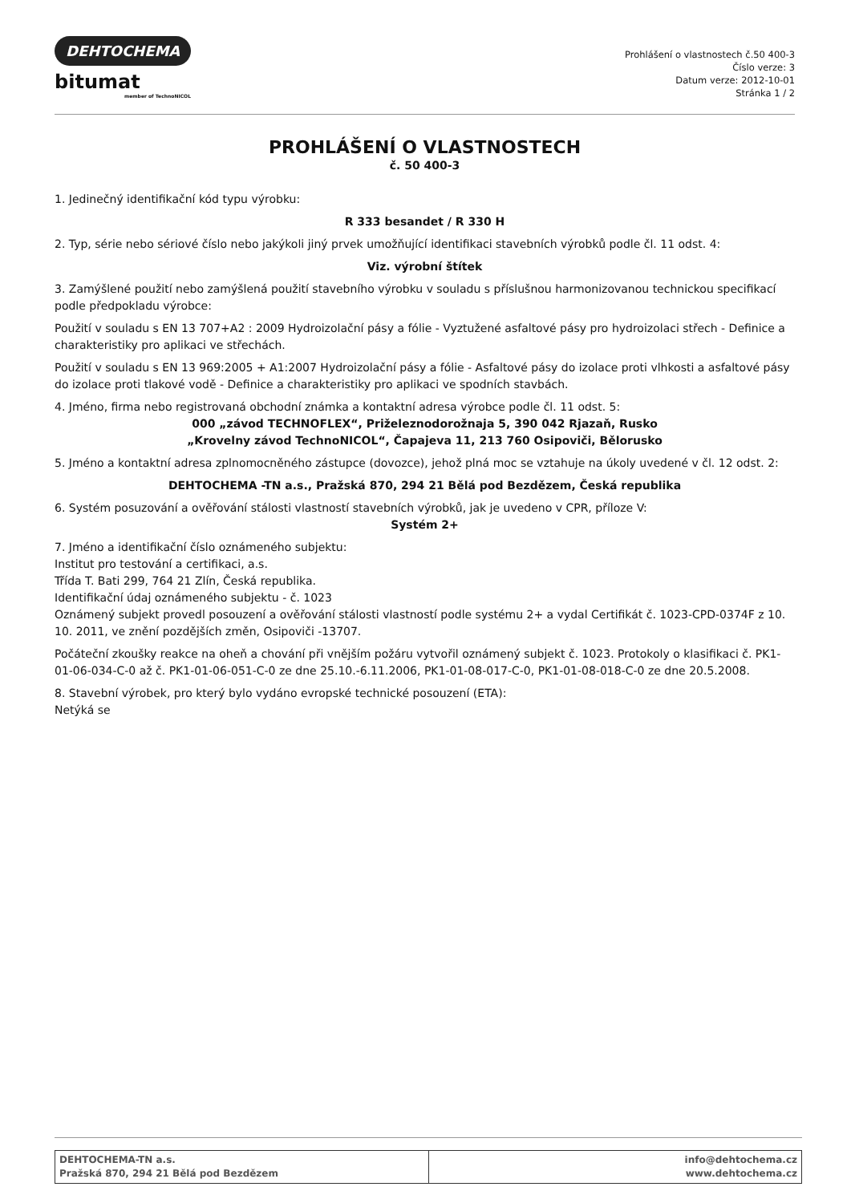DEHTOCHEMA
bitumat
member of TechnoNICOL
Prohlášení o vlastnostech č.50 400-3
Číslo verze: 3
Datum verze: 2012-10-01
Stránka 1 / 2
PROHLÁŠENÍ O VLASTNOSTECH
č. 50 400-3
1. Jedinečný identifikační kód typu výrobku:
R 333 besandet / R 330 H
2. Typ, série nebo sériové číslo nebo jakýkoli jiný prvek umožňující identifikaci stavebních výrobků podle čl. 11 odst. 4:
Viz. výrobní štítek
3. Zamýšlené použití nebo zamýšlená použití stavebního výrobku v souladu s příslušnou harmonizovanou technickou specifikací podle předpokladu výrobce:
Použití v souladu s EN 13 707+A2 : 2009 Hydroizolační pásy a fólie - Vyztužené asfaltové pásy pro hydroizolaci střech - Definice a charakteristiky pro aplikaci ve střechách.
Použití v souladu s EN 13 969:2005 + A1:2007 Hydroizolační pásy a fólie - Asfaltové pásy do izolace proti vlhkosti a asfaltové pásy do izolace proti tlakové vodě - Definice a charakteristiky pro aplikaci ve spodních stavbách.
4. Jméno, firma nebo registrovaná obchodní známka a kontaktní adresa výrobce podle čl. 11 odst. 5:
000 „závod TECHNOFLEX“, Priželeznodorožnaja 5, 390 042 Rjazaň, Rusko
„Krovelny závod TechnoNICOL“, Čapajeva 11, 213 760 Osipoviči, Bělorusko
5. Jméno a kontaktní adresa zplnomocněného zástupce (dovozce), jehož plná moc se vztahuje na úkoly uvedené v čl. 12 odst. 2:
DEHTOCHEMA -TN a.s., Pražská 870, 294 21 Bělá pod Bezdězem, Česká republika
6. Systém posuzování a ověřování stálosti vlastností stavebních výrobků, jak je uvedeno v CPR, příloze V:
Systém 2+
7. Jméno a identifikační číslo oznámeného subjektu:
Institut pro testování a certifikaci, a.s.
Třída T. Bati 299, 764 21 Zlín, Česká republika.
Identifikační údaj oznámeného subjektu - č. 1023
Oznámený subjekt provedl posouzení a ověřování stálosti vlastností podle systému 2+ a vydal Certifikát č. 1023-CPD-0374F z 10. 10. 2011, ve znění pozdějších změn, Osipoviči -13707.
Počáteční zkoušky reakce na oheň a chování při vnějším požáru vytvořil oznámený subjekt č. 1023. Protokoly o klasifikaci č. PK1-01-06-034-C-0 až č. PK1-01-06-051-C-0 ze dne 25.10.-6.11.2006, PK1-01-08-017-C-0, PK1-01-08-018-C-0 ze dne 20.5.2008.
8. Stavební výrobek, pro který bylo vydáno evropské technické posouzení (ETA):
Netýká se
| DEHTOCHEMA-TN a.s. Pražská 870, 294 21 Bělá pod Bezdězem | info@dehtochema.cz www.dehtochema.cz |